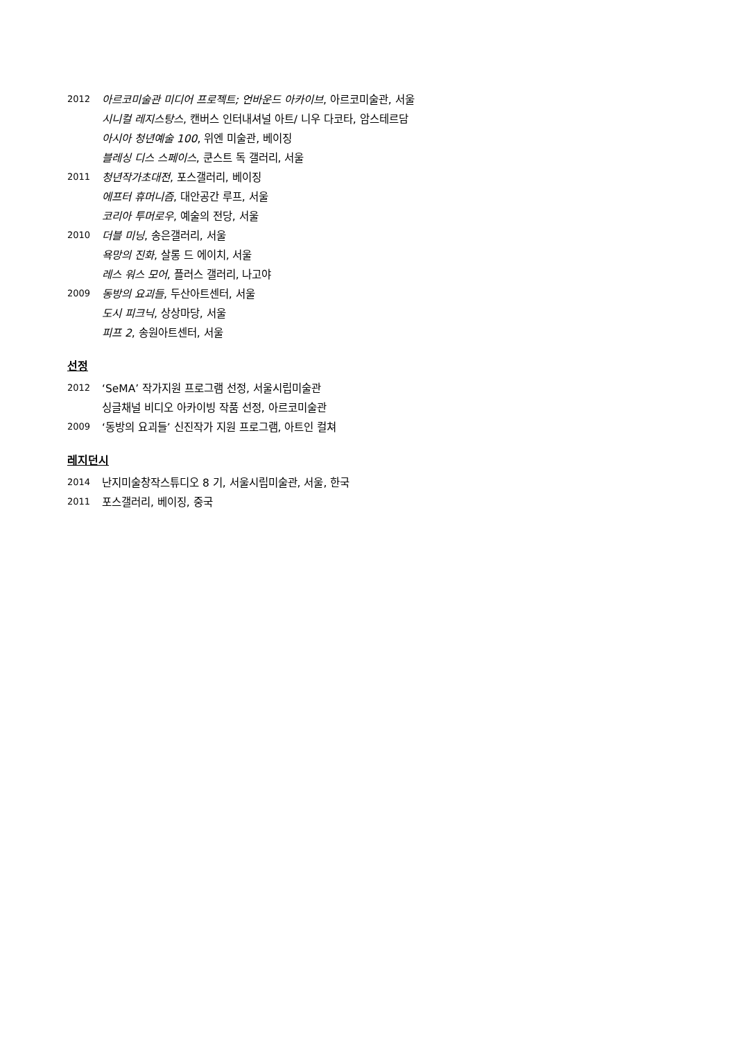2012 아르코미술관 미디어 프로젝트; 언바운드 아카이브, 아르코미술관, 서울
시니컬 레지스탕스, 캔버스 인터내셔널 아트/ 니우 다코타, 암스테르담
아시아 청년예술 100, 위엔 미술관, 베이징
블레싱 디스 스페이스, 쿤스트 독 갤러리, 서울
2011 청년작가초대전, 포스갤러리, 베이징
에프터 휴머니즘, 대안공간 루프, 서울
코리아 투머로우, 예술의 전당, 서울
2010 더블 미닝, 송은갤러리, 서울
욕망의 진화, 살롱 드 에이치, 서울
레스 워스 모어, 플러스 갤러리, 나고야
2009 동방의 요괴들, 두산아트센터, 서울
도시 피크닉, 상상마당, 서울
피프 2, 송원아트센터, 서울
선정
2012 ‘SeMA’ 작가지원 프로그램 선정, 서울시립미술관
싱글채널 비디오 아카이빙 작품 선정, 아르코미술관
2009 ‘동방의 요괴들’ 신진작가 지원 프로그램, 아트인 컬쳐
레지던시
2014 난지미술창작스튜디오 8 기, 서울시립미술관, 서울, 한국
2011 포스갤러리, 베이징, 중국